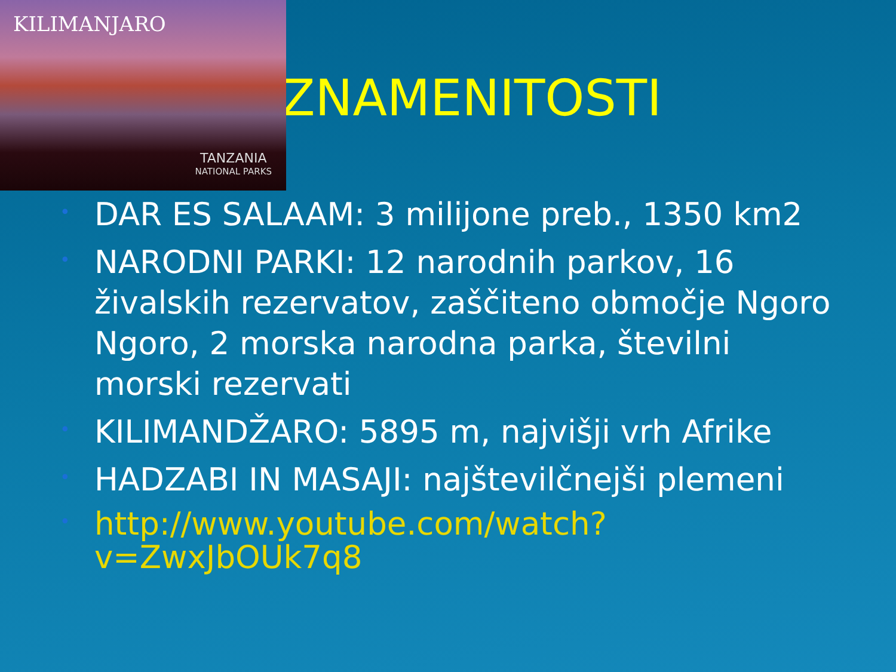KILIMANJARO
TANZANIA
NATIONAL PARKS
ZNAMENITOSTI
• DAR ES SALAAM: 3 milijone preb., 1350 km2
• NARODNI PARKI: 12 narodnih parkov, 16 živalskih rezervatov, zaščiteno območje Ngoro Ngoro, 2 morska narodna parka, številni morski rezervati
• KILIMANDŽARO: 5895 m, najvišji vrh Afrike
• HADZABI IN MASAJI: najštevilčnejši plemeni
• http://www.youtube.com/watch?v=ZwxJbOUk7q8